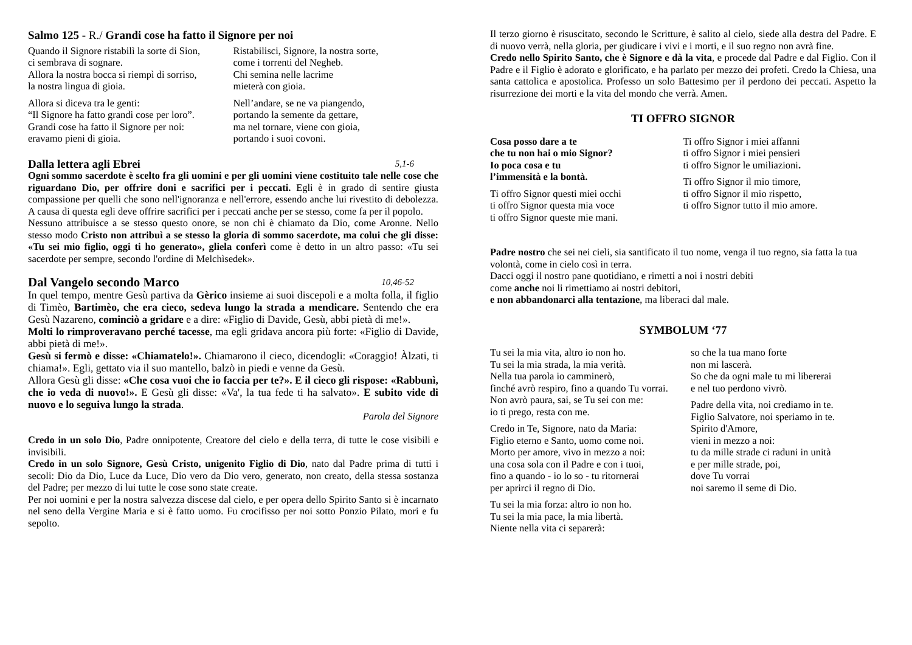Salmo 125 - R./ Grandi cose ha fatto il Signore per noi
Quando il Signore ristabilì la sorte di Sion,
ci sembrava di sognare.
Allora la nostra bocca si riempì di sorriso,
la nostra lingua di gioia.
Allora si diceva tra le genti:
“Il Signore ha fatto grandi cose per loro”.
Grandi cose ha fatto il Signore per noi:
eravamo pieni di gioia.
Ristabilisci, Signore, la nostra sorte,
come i torrenti del Negheb.
Chi semina nelle lacrime
mieterà con gioia.
Nell’andare, se ne va piangendo,
portando la semente da gettare,
ma nel tornare, viene con gioia,
portando i suoi covoni.
Dalla lettera agli Ebrei 5,1-6
Ogni sommo sacerdote è scelto fra gli uomini e per gli uomini viene costituito tale nelle cose che riguardano Dio, per offrire doni e sacrifici per i peccati. Egli è in grado di sentire giusta compassione per quelli che sono nell'ignoranza e nell'errore, essendo anche lui rivestito di debolezza. A causa di questa egli deve offrire sacrifici per i peccati anche per se stesso, come fa per il popolo.
Nessuno attribuisce a se stesso questo onore, se non chi è chiamato da Dio, come Aronne. Nello stesso modo Cristo non attribuì a se stesso la gloria di sommo sacerdote, ma colui che gli disse: «Tu sei mio figlio, oggi ti ho generato», gliela conferì come è detto in un altro passo: «Tu sei sacerdote per sempre, secondo l'ordine di Melchìsedek».
Dal Vangelo secondo Marco 10,46-52
In quel tempo, mentre Gesù partiva da Gèrico insieme ai suoi discepoli e a molta folla, il figlio di Timèo, Bartimèo, che era cieco, sedeva lungo la strada a mendicare. Sentendo che era Gesù Nazareno, cominciò a gridare e a dire: «Figlio di Davide, Gesù, abbi pietà di me!».
Molti lo rimproveravano perché tacesse, ma egli gridava ancora più forte: «Figlio di Davide, abbi pietà di me!».
Gesù si fermò e disse: «Chiamatelo!». Chiamarono il cieco, dicendogli: «Coraggio! Àlzati, ti chiama!». Egli, gettato via il suo mantello, balzò in piedi e venne da Gesù.
Allora Gesù gli disse: «Che cosa vuoi che io faccia per te?». E il cieco gli rispose: «Rabbunì, che io veda di nuovo!». E Gesù gli disse: «Va', la tua fede ti ha salvato». E subito vide di nuovo e lo seguiva lungo la strada.
Parola del Signore
Credo in un solo Dio, Padre onnipotente, Creatore del cielo e della terra, di tutte le cose visibili e invisibili.
Credo in un solo Signore, Gesù Cristo, unigenito Figlio di Dio, nato dal Padre prima di tutti i secoli: Dio da Dio, Luce da Luce, Dio vero da Dio vero, generato, non creato, della stessa sostanza del Padre; per mezzo di lui tutte le cose sono state create.
Per noi uomini e per la nostra salvezza discese dal cielo, e per opera dello Spirito Santo si è incarnato nel seno della Vergine Maria e si è fatto uomo. Fu crocifisso per noi sotto Ponzio Pilato, mori e fu sepolto.
Il terzo giorno è risuscitato, secondo le Scritture, è salito al cielo, siede alla destra del Padre. E di nuovo verrà, nella gloria, per giudicare i vivi e i morti, e il suo regno non avrà fine.
Credo nello Spirito Santo, che è Signore e dà la vita, e procede dal Padre e dal Figlio. Con il Padre e il Figlio è adorato e glorificato, e ha parlato per mezzo dei profeti. Credo la Chiesa, una santa cattolica e apostolica. Professo un solo Battesimo per il perdono dei peccati. Aspetto la risurrezione dei morti e la vita del mondo che verrà. Amen.
TI OFFRO SIGNOR
Cosa posso dare a te
che tu non hai o mio Signor?
Io poca cosa e tu
l’immensità e la bontà.
Ti offro Signor questi miei occhi
ti offro Signor questa mia voce
ti offro Signor queste mie mani.
Ti offro Signor i miei affanni
ti offro Signor i miei pensieri
ti offro Signor le umiliazioni.
Ti offro Signor il mio timore,
ti offro Signor il mio rispetto,
ti offro Signor tutto il mio amore.
Padre nostro che sei nei cieli, sia santificato il tuo nome, venga il tuo regno, sia fatta la tua volontà, come in cielo così in terra.
Dacci oggi il nostro pane quotidiano, e rimetti a noi i nostri debiti
come anche noi li rimettiamo ai nostri debitori,
e non abbandonarci alla tentazione, ma liberaci dal male.
SYMBOLUM ‘77
Tu sei la mia vita, altro io non ho.
Tu sei la mia strada, la mia verità.
Nella tua parola io camminerò,
finché avrò respiro, fino a quando Tu vorrai.
Non avrò paura, sai, se Tu sei con me:
io ti prego, resta con me.
Credo in Te, Signore, nato da Maria:
Figlio eterno e Santo, uomo come noi.
Morto per amore, vivo in mezzo a noi:
una cosa sola con il Padre e con i tuoi,
fino a quando - io lo so - tu ritornerai
per aprirci il regno di Dio.
Tu sei la mia forza: altro io non ho.
Tu sei la mia pace, la mia libertà.
Niente nella vita ci separerà:
so che la tua mano forte
non mi lascerà.
So che da ogni male tu mi libererai
e nel tuo perdono vivrò.
Padre della vita, noi crediamo in te.
Figlio Salvatore, noi speriamo in te.
Spirito d'Amore,
vieni in mezzo a noi:
tu da mille strade ci raduni in unità
e per mille strade, poi,
dove Tu vorrai
noi saremo il seme di Dio.